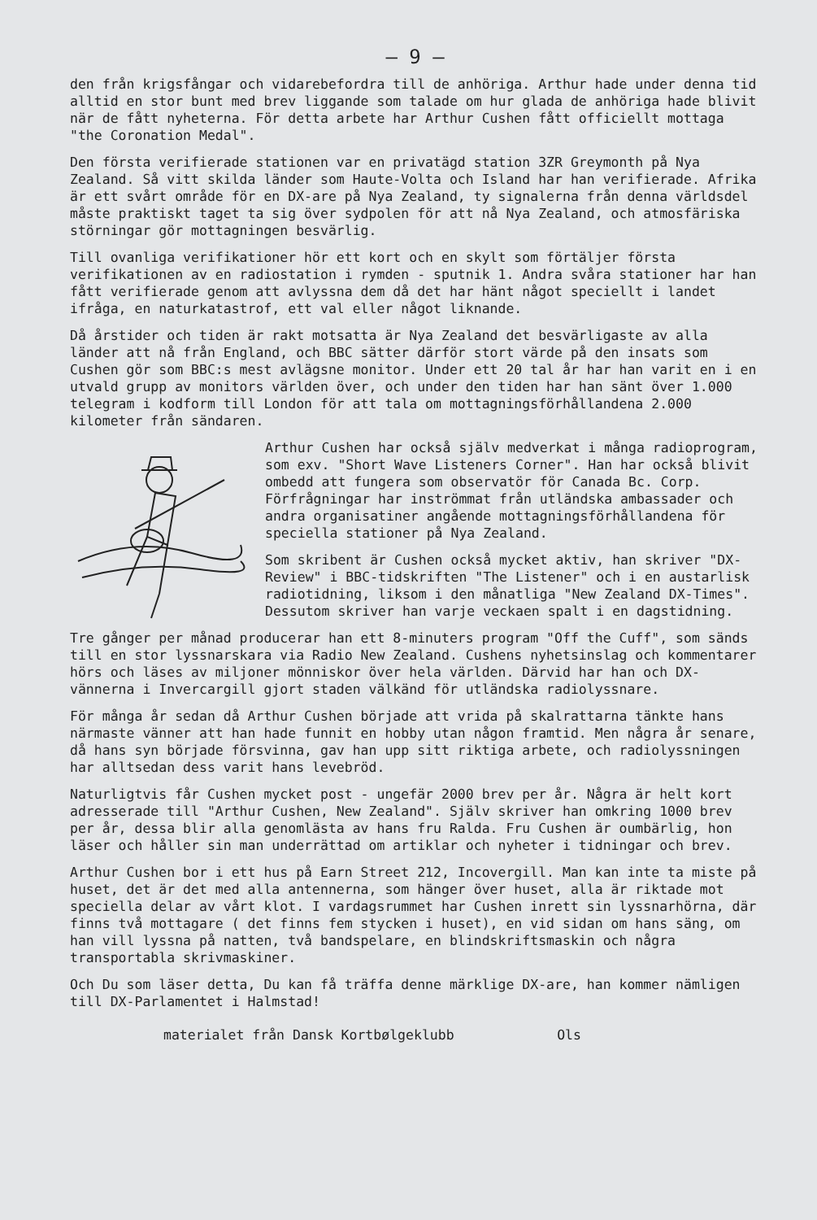— 9 —
den från krigsfångar och vidarebefordra till de anhöriga. Arthur hade under denna tid alltid en stor bunt med brev liggande som talade om hur glada de anhöriga hade blivit när de fått nyheterna. För detta arbete har Arthur Cushen fått officiellt mottaga "the Coronation Medal".
Den första verifierade stationen var en privatägd station 3ZR Greymonth på Nya Zealand. Så vitt skilda länder som Haute-Volta och Island har han verifierade. Afrika är ett svårt område för en DX-are på Nya Zealand, ty signalerna från denna världsdel måste praktiskt taget ta sig över sydpolen för att nå Nya Zealand, och atmosfäriska störningar gör mottagningen besvärlig.
Till ovanliga verifikationer hör ett kort och en skylt som förtäljer första verifikationen av en radiostation i rymden - sputnik 1. Andra svåra stationer har han fått verifierade genom att avlyssna dem då det har hänt något speciellt i landet ifråga, en naturkatastrof, ett val eller något liknande.
Då årstider och tiden är rakt motsatta är Nya Zealand det besvärligaste av alla länder att nå från England, och BBC sätter därför stort värde på den insats som Cushen gör som BBC:s mest avlägsne monitor. Under ett 20 tal år har han varit en i en utvald grupp av monitors världen över, och under den tiden har han sänt över 1.000 telegram i kodform till London för att tala om mottagningsförhållandena 2.000 kilometer från sändaren.
Arthur Cushen har också själv medverkat i många radioprogram, som exv. "Short Wave Listeners Corner". Han har också blivit ombedd att fungera som observatör för Canada Bc. Corp. Förfrågningar har inströmmat från utländska ambassader och andra organisatiner angående mottagningsförhållandena för speciella stationer på Nya Zealand.
Som skribent är Cushen också mycket aktiv, han skriver "DX-Review" i BBC-tidskriften "The Listener" och i en austarlisk radiotidning, liksom i den månatliga "New Zealand DX-Times". Dessutom skriver han varje veckaen spalt i en dagstidning.
Tre gånger per månad producerar han ett 8-minuters program "Off the Cuff", som sänds till en stor lyssnarskara via Radio New Zealand. Cushens nyhetsinslag och kommentarer hörs och läses av miljoner mönniskor över hela världen. Därvid har han och DX-vännerna i Invercargill gjort staden välkänd för utländska radiolyssnare.
För många år sedan då Arthur Cushen började att vrida på skalrattarna tänkte hans närmaste vänner att han hade funnit en hobby utan någon framtid. Men några år senare, då hans syn började försvinna, gav han upp sitt riktiga arbete, och radiolyssningen har alltsedan dess varit hans levebröd.
Naturligtvis får Cushen mycket post - ungefär 2000 brev per år. Några är helt kort adresserade till "Arthur Cushen, New Zealand". Själv skriver han omkring 1000 brev per år, dessa blir alla genomlästa av hans fru Ralda. Fru Cushen är oumbärlig, hon läser och håller sin man underrättad om artiklar och nyheter i tidningar och brev.
Arthur Cushen bor i ett hus på Earn Street 212, Incovergill. Man kan inte ta miste på huset, det är det med alla antennerna, som hänger över huset, alla är riktade mot speciella delar av vårt klot. I vardagsrummet har Cushen inrett sin lyssnarhörna, där finns två mottagare ( det finns fem stycken i huset), en vid sidan om hans säng, om han vill lyssna på natten, två bandspelare, en blindskriftsmaskin och några transportabla skrivmaskiner.
Och Du som läser detta, Du kan få träffa denne märklige DX-are, han kommer nämligen till DX-Parlamentet i Halmstad!
materialet från Dansk Kortbølgeklubb Ols